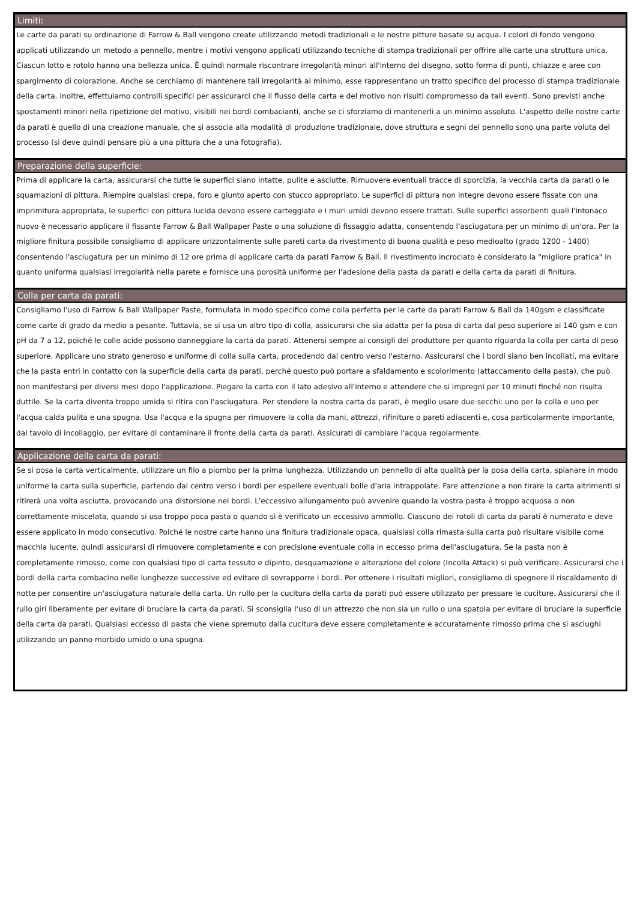Limiti:
Le carte da parati su ordinazione di Farrow & Ball vengono create utilizzando metodi tradizionali e le nostre pitture basate su acqua. I colori di fondo vengono applicati utilizzando un metodo a pennello, mentre i motivi vengono applicati utilizzando tecniche di stampa tradizionali per offrire alle carte una struttura unica. Ciascun lotto e rotolo hanno una bellezza unica. È quindi normale riscontrare irregolarità minori all'interno del disegno, sotto forma di punti, chiazze e aree con spargimento di colorazione. Anche se cerchiamo di mantenere tali irregolarità al minimo, esse rappresentano un tratto specifico del processo di stampa tradizionale della carta. Inoltre, effettuiamo controlli specifici per assicurarci che il flusso della carta e del motivo non risulti compromesso da tali eventi. Sono previsti anche spostamenti minori nella ripetizione del motivo, visibili nei bordi combacianti, anche se ci sforziamo di mantenerli a un minimo assoluto. L'aspetto delle nostre carte da parati è quello di una creazione manuale, che si associa alla modalità di produzione tradizionale, dove struttura e segni del pennello sono una parte voluta del processo (si deve quindi pensare più a una pittura che a una fotografia).
Preparazione della superficie:
Prima di applicare la carta, assicurarsi che tutte le superfici siano intatte, pulite e asciutte. Rimuovere eventuali tracce di sporcizia, la vecchia carta da parati o le squamazioni di pittura. Riempire qualsiasi crepa, foro e giunto aperto con stucco appropriato. Le superfici di pittura non integre devono essere fissate con una imprimitura appropriata, le superfici con pittura lucida devono essere carteggiate e i muri umidi devono essere trattati. Sulle superfici assorbenti quali l'intonaco nuovo è necessario applicare il fissante Farrow & Ball Wallpaper Paste o una soluzione di fissaggio adatta, consentendo l'asciugatura per un minimo di un'ora. Per la migliore finitura possibile consigliamo di applicare orizzontalmente sulle pareti carta da rivestimento di buona qualità e peso medioalto (grado 1200 - 1400) consentendo l'asciugatura per un minimo di 12 ore prima di applicare carta da parati Farrow & Ball. Il rivestimento incrociato è considerato la "migliore pratica" in quanto uniforma qualsiasi irregolarità nella parete e fornisce una porosità uniforme per l'adesione della pasta da parati e della carta da parati di finitura.
Colla per carta da parati:
Consigliamo l'uso di Farrow & Ball Wallpaper Paste, formulata in modo specifico come colla perfetta per le carte da parati Farrow & Ball da 140gsm e classificate come carte di grado da medio a pesante. Tuttavia, se si usa un altro tipo di colla, assicurarsi che sia adatta per la posa di carta dal peso superiore ai 140 gsm e con pH da 7 a 12, poiché le colle acide possono danneggiare la carta da parati. Attenersi sempre ai consigli del produttore per quanto riguarda la colla per carta di peso superiore. Applicare uno strato generoso e uniforme di colla sulla carta, procedendo dal centro verso l'esterno. Assicurarsi che i bordi siano ben incollati, ma evitare che la pasta entri in contatto con la superficie della carta da parati, perché questo può portare a sfaldamento e scolorimento (attaccamento della pasta), che può non manifestarsi per diversi mesi dopo l'applicazione. Piegare la carta con il lato adesivo all'interno e attendere che si impregni per 10 minuti finché non risulta duttile. Se la carta diventa troppo umida si ritira con l'asciugatura. Per stendere la nostra carta da parati, è meglio usare due secchi: uno per la colla e uno per l'acqua calda pulita e una spugna. Usa l'acqua e la spugna per rimuovere la colla da mani, attrezzi, rifiniture o pareti adiacenti e, cosa particolarmente importante, dal tavolo di incollaggio, per evitare di contaminare il fronte della carta da parati. Assicurati di cambiare l'acqua regolarmente.
Applicazione della carta da parati:
Se si posa la carta verticalmente, utilizzare un filo a piombo per la prima lunghezza. Utilizzando un pennello di alta qualità per la posa della carta, spianare in modo uniforme la carta sulla superficie, partendo dal centro verso i bordi per espellere eventuali bolle d'aria intrappolate. Fare attenzione a non tirare la carta altrimenti si ritirerà una volta asciutta, provocando una distorsione nei bordi. L'eccessivo allungamento può avvenire quando la vostra pasta è troppo acquosa o non correttamente miscelata, quando si usa troppo poca pasta o quando si è verificato un eccessivo ammollo. Ciascuno dei rotoli di carta da parati è numerato e deve essere applicato in modo consecutivo. Poiché le nostre carte hanno una finitura tradizionale opaca, qualsiasi colla rimasta sulla carta può risultare visibile come macchia lucente, quindi assicurarsi di rimuovere completamente e con precisione eventuale colla in eccesso prima dell'asciugatura. Se la pasta non è completamente rimosso, come con qualsiasi tipo di carta tessuto e dipinto, desquamazione e alterazione del colore (Incolla Attack) si può verificare. Assicurarsi che i bordi della carta combacino nelle lunghezze successive ed evitare di sovrapporre i bordi. Per ottenere i risultati migliori, consigliamo di spegnere il riscaldamento di notte per consentire un'asciugatura naturale della carta. Un rullo per la cucitura della carta da parati può essere utilizzato per pressare le cuciture. Assicurarsi che il rullo giri liberamente per evitare di bruciare la carta da parati. Si sconsiglia l'uso di un attrezzo che non sia un rullo o una spatola per evitare di bruciare la superficie della carta da parati. Qualsiasi eccesso di pasta che viene spremuto dalla cucitura deve essere completamente e accuratamente rimosso prima che si asciughi utilizzando un panno morbido umido o una spugna.